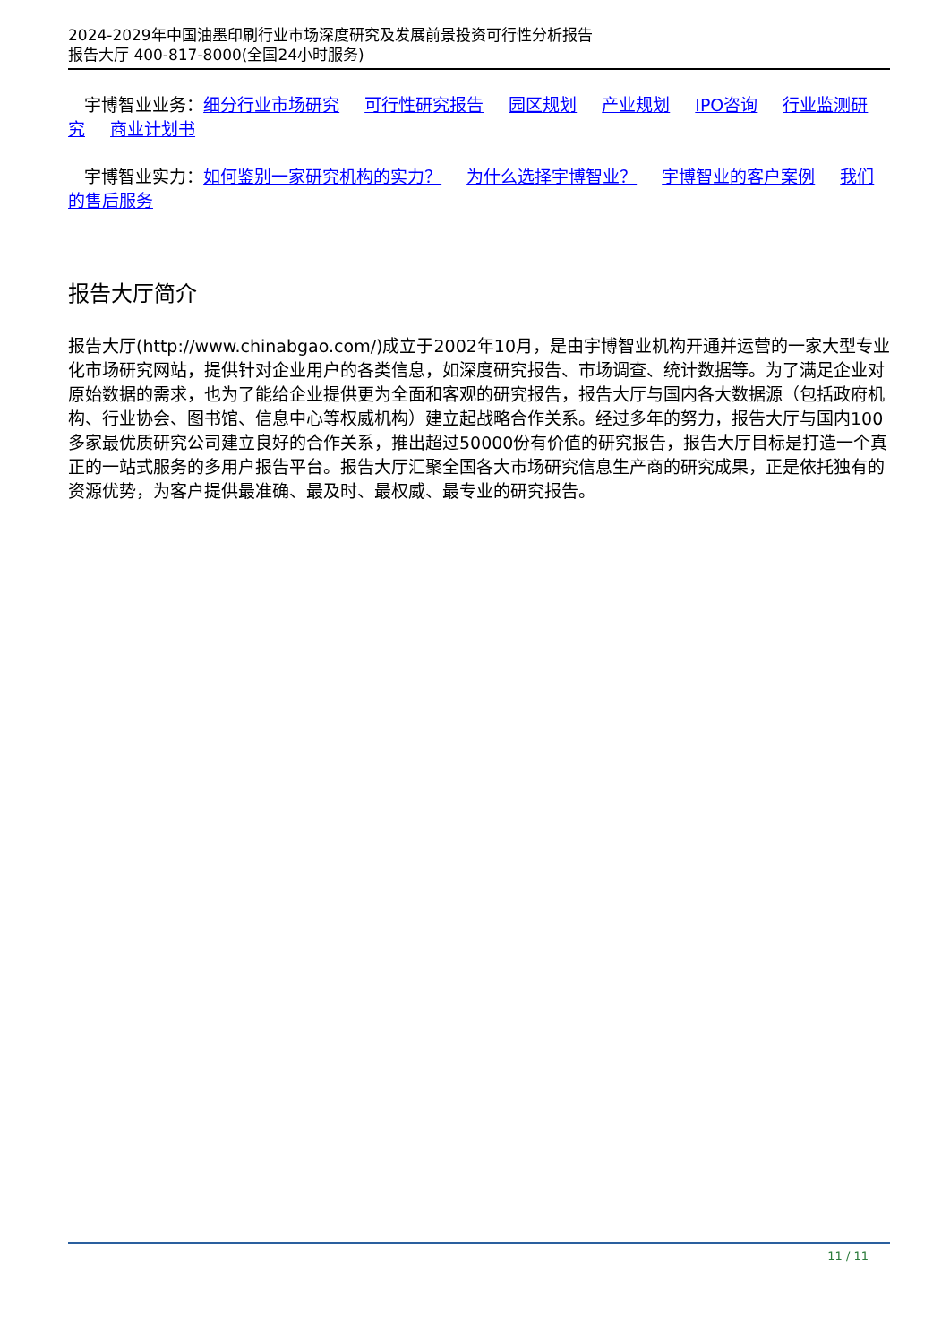2024-2029年中国油墨印刷行业市场深度研究及发展前景投资可行性分析报告
报告大厅 400-817-8000(全国24小时服务)
宇博智业业务：细分行业市场研究 可行性研究报告 园区规划 产业规划 IPO咨询 行业监测研究 商业计划书
宇博智业实力：如何鉴别一家研究机构的实力？ 为什么选择宇博智业？ 宇博智业的客户案例 我们的售后服务
报告大厅简介
报告大厅(http://www.chinabgao.com/)成立于2002年10月，是由宇博智业机构开通并运营的一家大型专业化市场研究网站，提供针对企业用户的各类信息，如深度研究报告、市场调查、统计数据等。为了满足企业对原始数据的需求，也为了能给企业提供更为全面和客观的研究报告，报告大厅与国内各大数据源（包括政府机构、行业协会、图书馆、信息中心等权威机构）建立起战略合作关系。经过多年的努力，报告大厅与国内100多家最优质研究公司建立良好的合作关系，推出超过50000份有价值的研究报告，报告大厅目标是打造一个真正的一站式服务的多用户报告平台。报告大厅汇聚全国各大市场研究信息生产商的研究成果，正是依托独有的资源优势，为客户提供最准确、最及时、最权威、最专业的研究报告。
11 / 11